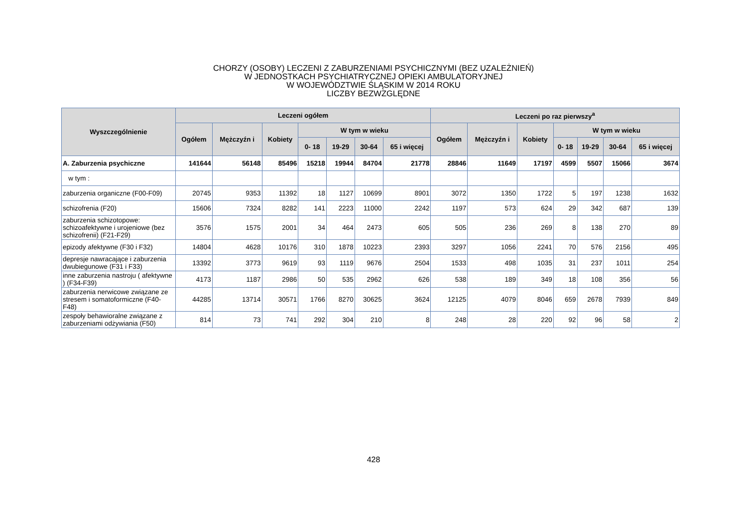CHORZY (OSOBY) LECZENI Z ZABURZENIAMI PSYCHICZNYMI (BEZ UZALEŻNIEŃ)
W JEDNOSTKACH PSYCHIATRYCZNEJ OPIEKI AMBULATORYJNEJ
W WOJEWÓDZTWIE ŚLĄSKIM W 2014 ROKU
LICZBY BEZWZGLĘDNE
| Wyszczególnienie | Leczeni ogółem | | | | | | | Leczeni po raz pierwszy<sup>a</sup> | | | | | | |
| --- | --- | --- | --- | --- | --- | --- | --- | --- | --- | --- | --- | --- | --- | --- |
| | Ogółem | Mężczyźn i | Kobiety | W tym w wieku | | | | Ogółem | Mężczyźn i | Kobiety | W tym w wieku | | | |
| | | | | 0- 18 | 19-29 | 30-64 | 65 i więcej | | | | 0- 18 | 19-29 | 30-64 | 65 i więcej |
| A. Zaburzenia psychiczne | 141644 | 56148 | 85496 | 15218 | 19944 | 84704 | 21778 | 28846 | 11649 | 17197 | 4599 | 5507 | 15066 | 3674 |
| w tym : | | | | | | | | | | | | | | |
| zaburzenia organiczne (F00-F09) | 20745 | 9353 | 11392 | 18 | 1127 | 10699 | 8901 | 3072 | 1350 | 1722 | 5 | 197 | 1238 | 1632 |
| schizofrenia (F20) | 15606 | 7324 | 8282 | 141 | 2223 | 11000 | 2242 | 1197 | 573 | 624 | 29 | 342 | 687 | 139 |
| zaburzenia schizotopowe: schizoafektywne i urojeniowe (bez schizofrenii) (F21-F29) | 3576 | 1575 | 2001 | 34 | 464 | 2473 | 605 | 505 | 236 | 269 | 8 | 138 | 270 | 89 |
| epizody afektywne (F30 i F32) | 14804 | 4628 | 10176 | 310 | 1878 | 10223 | 2393 | 3297 | 1056 | 2241 | 70 | 576 | 2156 | 495 |
| depresje nawracające i zaburzenia dwubiegunowe (F31 i F33) | 13392 | 3773 | 9619 | 93 | 1119 | 9676 | 2504 | 1533 | 498 | 1035 | 31 | 237 | 1011 | 254 |
| inne zaburzenia nastroju ( afektywne ) (F34-F39) | 4173 | 1187 | 2986 | 50 | 535 | 2962 | 626 | 538 | 189 | 349 | 18 | 108 | 356 | 56 |
| zaburzenia nerwicowe związane ze stresem i somatoformiczne (F40-F48) | 44285 | 13714 | 30571 | 1766 | 8270 | 30625 | 3624 | 12125 | 4079 | 8046 | 659 | 2678 | 7939 | 849 |
| zespoły behawioralne związane z zaburzeniami odżywiania (F50) | 814 | 73 | 741 | 292 | 304 | 210 | 8 | 248 | 28 | 220 | 92 | 96 | 58 | 2 |
428